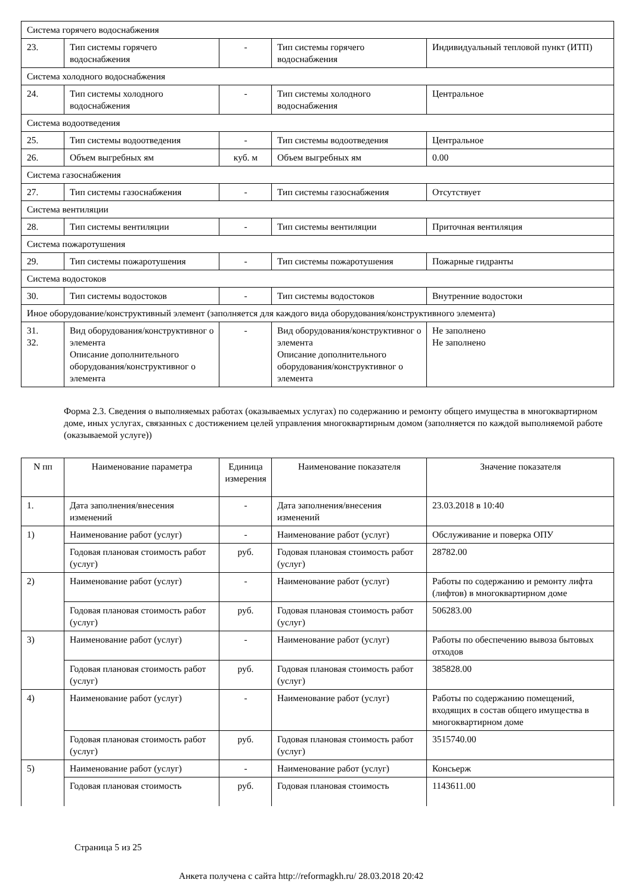| Система горячего водоснабжения | | | | |
| 23. | Тип системы горячего водоснабжения | - | Тип системы горячего водоснабжения | Индивидуальный тепловой пункт (ИТП) |
| Система холодного водоснабжения | | | | |
| 24. | Тип системы холодного водоснабжения | - | Тип системы холодного водоснабжения | Центральное |
| Система водоотведения | | | | |
| 25. | Тип системы водоотведения | - | Тип системы водоотведения | Центральное |
| 26. | Объем выгребных ям | куб. м | Объем выгребных ям | 0.00 |
| Система газоснабжения | | | | |
| 27. | Тип системы газоснабжения | - | Тип системы газоснабжения | Отсутствует |
| Система вентиляции | | | | |
| 28. | Тип системы вентиляции | - | Тип системы вентиляции | Приточная вентиляция |
| Система пожаротушения | | | | |
| 29. | Тип системы пожаротушения | - | Тип системы пожаротушения | Пожарные гидранты |
| Система водостоков | | | | |
| 30. | Тип системы водостоков | - | Тип системы водостоков | Внутренние водостоки |
| Иное оборудование/конструктивный элемент (заполняется для каждого вида оборудования/конструктивного элемента) | | | | |
| 31. 32. | Вид оборудования/конструктивног о элемента Описание дополнительного оборудования/конструктивног о элемента | - | Вид оборудования/конструктивног о элемента Описание дополнительного оборудования/конструктивног о элемента | Не заполнено Не заполнено |
Форма 2.3. Сведения о выполняемых работах (оказываемых услугах) по содержанию и ремонту общего имущества в многоквартирном доме, иных услугах, связанных с достижением целей управления многоквартирным домом (заполняется по каждой выполняемой работе (оказываемой услуге))
| N пп | Наименование параметра | Единица измерения | Наименование показателя | Значение показателя |
| --- | --- | --- | --- | --- |
| 1. | Дата заполнения/внесения изменений | - | Дата заполнения/внесения изменений | 23.03.2018 в 10:40 |
| 1) | Наименование работ (услуг) | - | Наименование работ (услуг) | Обслуживание и поверка ОПУ |
| | Годовая плановая стоимость работ (услуг) | руб. | Годовая плановая стоимость работ (услуг) | 28782.00 |
| 2) | Наименование работ (услуг) | - | Наименование работ (услуг) | Работы по содержанию и ремонту лифта (лифтов) в многоквартирном доме |
| | Годовая плановая стоимость работ (услуг) | руб. | Годовая плановая стоимость работ (услуг) | 506283.00 |
| 3) | Наименование работ (услуг) | - | Наименование работ (услуг) | Работы по обеспечению вывоза бытовых отходов |
| | Годовая плановая стоимость работ (услуг) | руб. | Годовая плановая стоимость работ (услуг) | 385828.00 |
| 4) | Наименование работ (услуг) | - | Наименование работ (услуг) | Работы по содержанию помещений, входящих в состав общего имущества в многоквартирном доме |
| | Годовая плановая стоимость работ (услуг) | руб. | Годовая плановая стоимость работ (услуг) | 3515740.00 |
| 5) | Наименование работ (услуг) | - | Наименование работ (услуг) | Консьерж |
| | Годовая плановая стоимость | руб. | Годовая плановая стоимость | 1143611.00 |
Страница 5 из 25
Анкета получена с сайта http://reformagkh.ru/ 28.03.2018 20:42